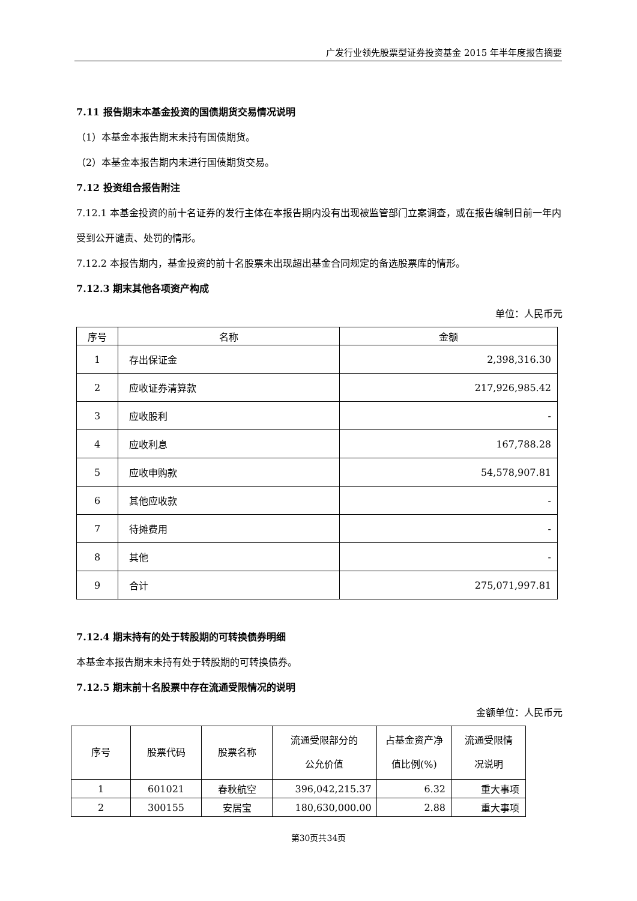广发行业领先股票型证券投资基金 2015 年半年度报告摘要
7.11 报告期末本基金投资的国债期货交易情况说明
（1）本基金本报告期末未持有国债期货。
（2）本基金本报告期内未进行国债期货交易。
7.12 投资组合报告附注
7.12.1 本基金投资的前十名证券的发行主体在本报告期内没有出现被监管部门立案调查，或在报告编制日前一年内受到公开谴责、处罚的情形。
7.12.2 本报告期内，基金投资的前十名股票未出现超出基金合同规定的备选股票库的情形。
7.12.3 期末其他各项资产构成
单位：人民币元
| 序号 | 名称 | 金额 |
| --- | --- | --- |
| 1 | 存出保证金 | 2,398,316.30 |
| 2 | 应收证券清算款 | 217,926,985.42 |
| 3 | 应收股利 | - |
| 4 | 应收利息 | 167,788.28 |
| 5 | 应收申购款 | 54,578,907.81 |
| 6 | 其他应收款 | - |
| 7 | 待摊费用 | - |
| 8 | 其他 | - |
| 9 | 合计 | 275,071,997.81 |
7.12.4 期末持有的处于转股期的可转换债券明细
本基金本报告期末未持有处于转股期的可转换债券。
7.12.5 期末前十名股票中存在流通受限情况的说明
金额单位：人民币元
| 序号 | 股票代码 | 股票名称 | 流通受限部分的 公允价值 | 占基金资产净 值比例(%) | 流通受限情 况说明 |
| --- | --- | --- | --- | --- | --- |
| 1 | 601021 | 春秋航空 | 396,042,215.37 | 6.32 | 重大事项 |
| 2 | 300155 | 安居宝 | 180,630,000.00 | 2.88 | 重大事项 |
第30页共34页